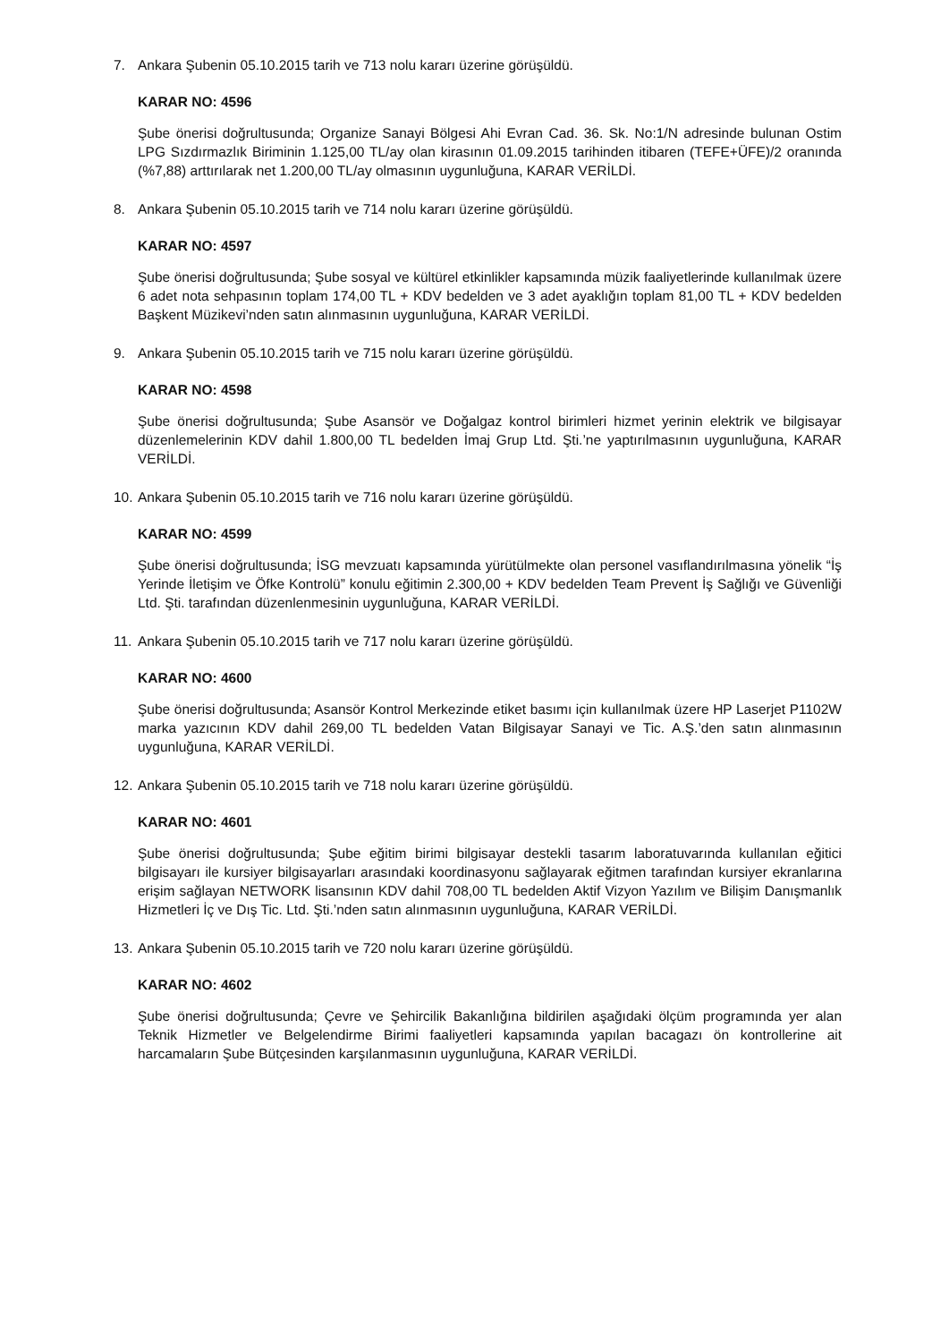7. Ankara Şubenin 05.10.2015 tarih ve 713 nolu kararı üzerine görüşüldü.
KARAR NO: 4596
Şube önerisi doğrultusunda; Organize Sanayi Bölgesi Ahi Evran Cad. 36. Sk. No:1/N adresinde bulunan Ostim LPG Sızdırmazlık Biriminin 1.125,00 TL/ay olan kirasının 01.09.2015 tarihinden itibaren (TEFE+ÜFE)/2 oranında (%7,88) arttırılarak net 1.200,00 TL/ay olmasının uygunluğuna, KARAR VERİLDİ.
8. Ankara Şubenin 05.10.2015 tarih ve 714 nolu kararı üzerine görüşüldü.
KARAR NO: 4597
Şube önerisi doğrultusunda; Şube sosyal ve kültürel etkinlikler kapsamında müzik faaliyetlerinde kullanılmak üzere 6 adet nota sehpasının toplam 174,00 TL + KDV bedelden ve 3 adet ayaklığın toplam 81,00 TL + KDV bedelden Başkent Müzikevi’nden satın alınmasının uygunluğuna, KARAR VERİLDİ.
9. Ankara Şubenin 05.10.2015 tarih ve 715 nolu kararı üzerine görüşüldü.
KARAR NO: 4598
Şube önerisi doğrultusunda; Şube Asansör ve Doğalgaz kontrol birimleri hizmet yerinin elektrik ve bilgisayar düzenlemelerinin KDV dahil 1.800,00 TL bedelden İmaj Grup Ltd. Şti.’ne yaptırılmasının uygunluğuna, KARAR VERİLDİ.
10. Ankara Şubenin 05.10.2015 tarih ve 716 nolu kararı üzerine görüşüldü.
KARAR NO: 4599
Şube önerisi doğrultusunda; İSG mevzuatı kapsamında yürütülmekte olan personel vasıflandırılmasına yönelik “İş Yerinde İletişim ve Öfke Kontrolü” konulu eğitimin 2.300,00 + KDV bedelden Team Prevent İş Sağlığı ve Güvenliği Ltd. Şti. tarafından düzenlenmesinin uygunluğuna, KARAR VERİLDİ.
11. Ankara Şubenin 05.10.2015 tarih ve 717 nolu kararı üzerine görüşüldü.
KARAR NO: 4600
Şube önerisi doğrultusunda; Asansör Kontrol Merkezinde etiket basımı için kullanılmak üzere HP Laserjet P1102W marka yazıcının KDV dahil 269,00 TL bedelden Vatan Bilgisayar Sanayi ve Tic. A.Ş.’den satın alınmasının uygunluğuna, KARAR VERİLDİ.
12. Ankara Şubenin 05.10.2015 tarih ve 718 nolu kararı üzerine görüşüldü.
KARAR NO: 4601
Şube önerisi doğrultusunda; Şube eğitim birimi bilgisayar destekli tasarım laboratuvarında kullanılan eğitici bilgisayarı ile kursiyer bilgisayarları arasındaki koordinasyonu sağlayarak eğitmen tarafından kursiyer ekranlarına erişim sağlayan NETWORK lisansının KDV dahil 708,00 TL bedelden Aktif Vizyon Yazılım ve Bilişim Danışmanlık Hizmetleri İç ve Dış Tic. Ltd. Şti.’nden satın alınmasının uygunluğuna, KARAR VERİLDİ.
13. Ankara Şubenin 05.10.2015 tarih ve 720 nolu kararı üzerine görüşüldü.
KARAR NO: 4602
Şube önerisi doğrultusunda; Çevre ve Şehircilik Bakanlığına bildirilen aşağıdaki ölçüm programında yer alan Teknik Hizmetler ve Belgelendirme Birimi faaliyetleri kapsamında yapılan bacagazı ön kontrollerine ait harcamaların Şube Bütçesinden karşılanmasının uygunluğuna, KARAR VERİLDİ.